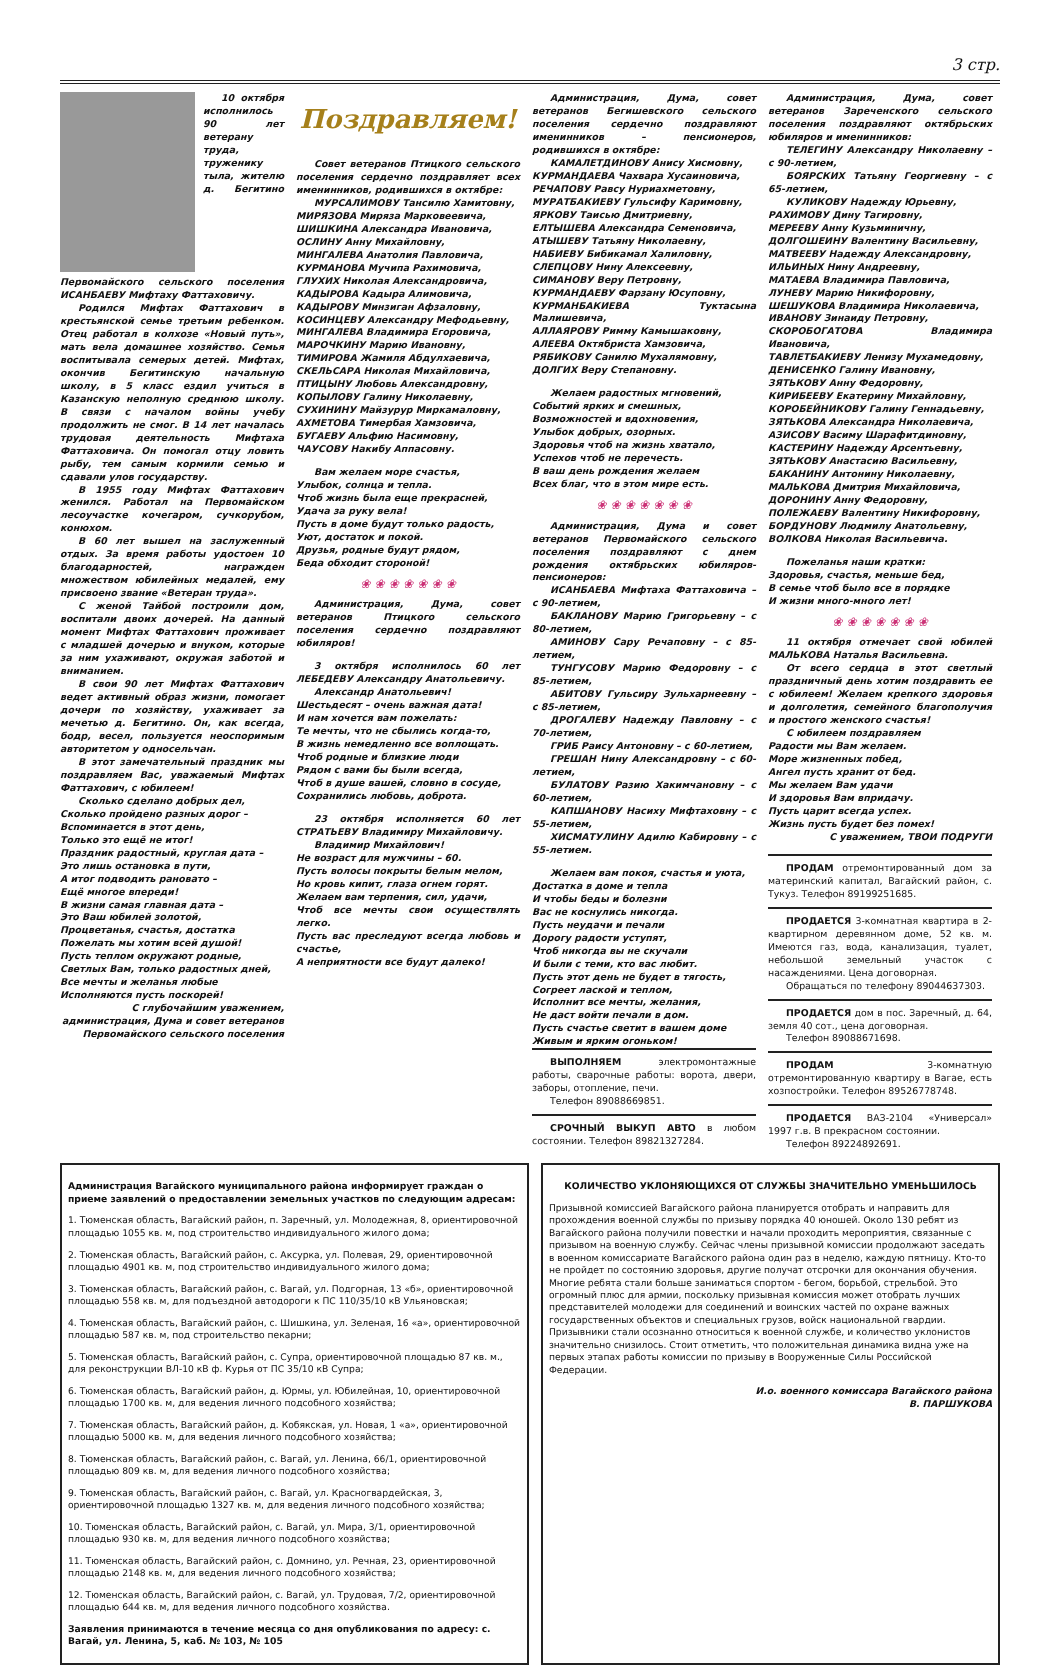3 стр.
10 октября исполнилось 90 лет ветерану труда, труженику тыла, жителю д. Бегитино Первомайского сельского поселения ИСАНБАЕВУ Мифтаху Фаттаховичу.
Родился Мифтах Фаттахович в крестьянской семье третьим ребенком. Отец работал в колхозе «Новый путь», мать вела домашнее хозяйство. Семья воспитывала семерых детей. Мифтах, окончив Бегитинскую начальную школу, в 5 класс ездил учиться в Казанскую неполную среднюю школу. В связи с началом войны учебу продолжить не смог. В 14 лет началась трудовая деятельность Мифтаха Фаттаховича. Он помогал отцу ловить рыбу, тем самым кормили семью и сдавали улов государству.
В 1955 году Мифтах Фаттахович женился. Работал на Первомайском лесоучастке кочегаром, сучкорубом, конюхом.
В 60 лет вышел на заслуженный отдых. За время работы удостоен 10 благодарностей, награжден множеством юбилейных медалей, ему присвоено звание «Ветеран труда».
С женой Тайбой построили дом, воспитали двоих дочерей. На данный момент Мифтах Фаттахович проживает с младшей дочерью и внуком, которые за ним ухаживают, окружая заботой и вниманием.
В свои 90 лет Мифтах Фаттахович ведет активный образ жизни, помогает дочери по хозяйству, ухаживает за мечетью д. Бегитино. Он, как всегда, бодр, весел, пользуется неоспоримым авторитетом у односельчан.
В этот замечательный праздник мы поздравляем Вас, уважаемый Мифтах Фаттахович, с юбилеем!
Сколько сделано добрых дел,
Сколько пройдено разных дорог –
Вспоминается в этот день,
Только это ещё не итог!
Праздник радостный, круглая дата –
Это лишь остановка в пути,
А итог подводить рановато –
Ещё многое впереди!
В жизни самая главная дата –
Это Ваш юбилей золотой,
Процветанья, счастья, достатка
Пожелать мы хотим всей душой!
Пусть теплом окружают родные,
Светлых Вам, только радостных дней,
Все мечты и желанья любые
Исполняются пусть поскорей!
С глубочайшим уважением, администрация, Дума и совет ветеранов Первомайского сельского поселения
Поздравляем!
Совет ветеранов Птицкого сельского поселения сердечно поздравляет всех именинников, родившихся в октябре:
МУРСАЛИМОВУ Тансилю Хамитовну,
МИРЯЗОВА Миряза Марковеевича,
ШИШКИНА Александра Ивановича,
ОСЛИНУ Анну Михайловну,
МИНГАЛЕВА Анатолия Павловича,
КУРМАНОВА Мучипа Рахимовича,
ГЛУХИХ Николая Александровича,
КАДЫРОВА Кадыра Алимовича,
КАДЫРОВУ Минзиган Афзаловну,
КОСИНЦЕВУ Александру Мефодьевну,
МИНГАЛЕВА Владимира Егоровича,
МАРОЧКИНУ Марию Ивановну,
ТИМИРОВА Жамиля Абдулхаевича,
СКЕЛЬСАРА Николая Михайловича,
ПТИЦЫНУ Любовь Александровну,
КОПЫЛОВУ Галину Николаевну,
СУХИНИНУ Майзурур Миркамаловну,
АХМЕТОВА Тимербая Хамзовича,
БУГАЕВУ Альфию Насимовну,
ЧАУСОВУ Накибу Аппасовну.
Вам желаем море счастья,
Улыбок, солнца и тепла.
Чтоб жизнь была еще прекрасней,
Удача за руку вела!
Пусть в доме будут только радость,
Уют, достаток и покой.
Друзья, родные будут рядом,
Беда обходит стороной!
❀ ❀ ❀ ❀ ❀ ❀ ❀
Администрация, Дума, совет ветеранов Птицкого сельского поселения сердечно поздравляют юбиляров!
3 октября исполнилось 60 лет ЛЕБЕДЕВУ Александру Анатольевичу.
Александр Анатольевич!
Шестьдесят – очень важная дата!
И нам хочется вам пожелать:
Те мечты, что не сбылись когда-то,
В жизнь немедленно все воплощать.
Чтоб родные и близкие люди
Рядом с вами бы были всегда,
Чтоб в душе вашей, словно в сосуде,
Сохранились любовь, доброта.
23 октября исполняется 60 лет СТРАТЬЕВУ Владимиру Михайловичу.
Владимир Михайлович!
Не возраст для мужчины – 60.
Пусть волосы покрыты белым мелом,
Но кровь кипит, глаза огнем горят.
Желаем вам терпения, сил, удачи,
Чтоб все мечты свои осуществлять легко.
Пусть вас преследуют всегда любовь и счастье,
А неприятности все будут далеко!
Администрация, Дума, совет ветеранов Бегишевского сельского поселения сердечно поздравляют именинников – пенсионеров, родившихся в октябре:
КАМАЛЕТДИНОВУ Анису Хисмовну,
КУРМАНДАЕВА Чахвара Хусаиновича,
РЕЧАПОВУ Равсу Нуриахметовну,
МУРАТБАКИЕВУ Гульсифу Каримовну,
ЯРКОВУ Таисью Дмитриевну,
ЕЛТЫШЕВА Александра Семеновича,
АТЫШЕВУ Татьяну Николаевну,
НАБИЕВУ Бибикамал Халиловну,
СЛЕПЦОВУ Нину Алексеевну,
СИМАНОВУ Веру Петровну,
КУРМАНДАЕВУ Фарзану Юсуповну,
КУРМАНБАКИЕВА Туктасына Малишевича,
АЛЛАЯРОВУ Римму Камышаковну,
АЛЕЕВА Октябриста Хамзовича,
РЯБИКОВУ Санилю Мухалямовну,
ДОЛГИХ Веру Степановну.
Желаем радостных мгновений,
Событий ярких и смешных,
Возможностей и вдохновения,
Улыбок добрых, озорных.
Здоровья чтоб на жизнь хватало,
Успехов чтоб не перечесть.
В ваш день рождения желаем
Всех благ, что в этом мире есть.
❀ ❀ ❀ ❀ ❀ ❀ ❀
Администрация, Дума и совет ветеранов Первомайского сельского поселения поздравляют с днем рождения октябрьских юбиляров-пенсионеров:
ИСАНБАЕВА Мифтаха Фаттаховича – с 90-летием,
БАКЛАНОВУ Марию Григорьевну – с 80-летием,
АМИНОВУ Сару Речаповну – с 85-летием,
ТУНГУСОВУ Марию Федоровну – с 85-летием,
АБИТОВУ Гульсиру Зульхарнеевну – с 85-летием,
ДРОГАЛЕВУ Надежду Павловну – с 70-летием,
ГРИБ Раису Антоновну – с 60-летием,
ГРЕШАН Нину Александровну – с 60-летием,
БУЛАТОВУ Разию Хакимчановну – с 60-летием,
КАПШАНОВУ Насиху Мифтаховну – с 55-летием,
ХИСМАТУЛИНУ Адилю Кабировну – с 55-летием.
Желаем вам покоя, счастья и уюта,
Достатка в доме и тепла
И чтобы беды и болезни
Вас не коснулись никогда.
Пусть неудачи и печали
Дорогу радости уступят,
Чтоб никогда вы не скучали
И были с теми, кто вас любит.
Пусть этот день не будет в тягость,
Согреет лаской и теплом,
Исполнит все мечты, желания,
Не даст войти печали в дом.
Пусть счастье светит в вашем доме
Живым и ярким огоньком!
ВЫПОЛНЯЕМ электромонтажные работы, сварочные работы: ворота, двери, заборы, отопление, печи.
Телефон 89088669851.
СРОЧНЫЙ ВЫКУП АВТО в любом состоянии. Телефон 89821327284.
Администрация, Дума, совет ветеранов Зареченского сельского поселения поздравляют октябрьских юбиляров и именинников:
ТЕЛЕГИНУ Александру Николаевну – с 90-летием,
БОЯРСКИХ Татьяну Георгиевну – с 65-летием,
КУЛИКОВУ Надежду Юрьевну,
РАХИМОВУ Дину Тагировну,
МЕРЕЕВУ Анну Кузьминичну,
ДОЛГОШЕИНУ Валентину Васильевну,
МАТВЕЕВУ Надежду Александровну,
ИЛЬИНЫХ Нину Андреевну,
МАТАЕВА Владимира Павловича,
ЛУНЕВУ Марию Никифоровну,
ШЕШУКОВА Владимира Николаевича,
ИВАНОВУ Зинаиду Петровну,
СКОРОБОГАТОВА Владимира Ивановича,
ТАВЛЕТБАКИЕВУ Ленизу Мухамедовну,
ДЕНИСЕНКО Галину Ивановну,
ЗЯТЬКОВУ Анну Федоровну,
КИРИБЕЕВУ Екатерину Михайловну,
КОРОБЕЙНИКОВУ Галину Геннадьевну,
ЗЯТЬКОВА Александра Николаевича,
АЗИСОВУ Васиму Шарафитдиновну,
КАСТЕРИНУ Надежду Арсентьевну,
ЗЯТЬКОВУ Анастасию Васильевну,
БАКАНИНУ Антонину Николаевну,
МАЛЬКОВА Дмитрия Михайловича,
ДОРОНИНУ Анну Федоровну,
ПОЛЕЖАЕВУ Валентину Никифоровну,
БОРДУНОВУ Людмилу Анатольевну,
ВОЛКОВА Николая Васильевича.
Пожеланья наши кратки:
Здоровья, счастья, меньше бед,
В семье чтоб было все в порядке
И жизни много-много лет!
❀ ❀ ❀ ❀ ❀ ❀ ❀
11 октября отмечает свой юбилей МАЛЬКОВА Наталья Васильевна.
От всего сердца в этот светлый праздничный день хотим поздравить ее с юбилеем! Желаем крепкого здоровья и долголетия, семейного благополучия и простого женского счастья!
С юбилеем поздравляем
Радости мы Вам желаем.
Море жизненных побед,
Ангел пусть хранит от бед.
Мы желаем Вам удачи
И здоровья Вам впридачу.
Пусть царит всегда успех.
Жизнь пусть будет без помех!
С уважением, ТВОИ ПОДРУГИ
ПРОДАМ отремонтированный дом за материнский капитал, Вагайский район, с. Тукуз. Телефон 89199251685.
ПРОДАЕТСЯ 3-комнатная квартира в 2-квартирном деревянном доме, 52 кв. м. Имеются газ, вода, канализация, туалет, небольшой земельный участок с насаждениями. Цена договорная.
Обращаться по телефону 89044637303.
ПРОДАЕТСЯ дом в пос. Заречный, д. 64, земля 40 сот., цена договорная.
Телефон 89088671698.
ПРОДАМ 3-комнатную отремонтированную квартиру в Вагае, есть хозпостройки. Телефон 89526778748.
ПРОДАЕТСЯ ВАЗ-2104 «Универсал» 1997 г.в. В прекрасном состоянии.
Телефон 89224892691.
Администрация Вагайского муниципального района информирует граждан о приеме заявлений о предоставлении земельных участков по следующим адресам:
1. Тюменская область, Вагайский район, п. Заречный, ул. Молодежная, 8, ориентировочной площадью 1055 кв. м, под строительство индивидуального жилого дома;
2. Тюменская область, Вагайский район, с. Аксурка, ул. Полевая, 29, ориентировочной площадью 4901 кв. м, под строительство индивидуального жилого дома;
3. Тюменская область, Вагайский район, с. Вагай, ул. Подгорная, 13 «б», ориентировочной площадью 558 кв. м, для подъездной автодороги к ПС 110/35/10 кВ Ульяновская;
4. Тюменская область, Вагайский район, с. Шишкина, ул. Зеленая, 16 «а», ориентировочной площадью 587 кв. м, под строительство пекарни;
5. Тюменская область, Вагайский район, с. Супра, ориентировочной площадью 87 кв. м., для реконструкции ВЛ-10 кВ ф. Курья от ПС 35/10 кВ Супра;
6. Тюменская область, Вагайский район, д. Юрмы, ул. Юбилейная, 10, ориентировочной площадью 1700 кв. м, для ведения личного подсобного хозяйства;
7. Тюменская область, Вагайский район, д. Кобякская, ул. Новая, 1 «а», ориентировочной площадью 5000 кв. м, для ведения личного подсобного хозяйства;
8. Тюменская область, Вагайский район, с. Вагай, ул. Ленина, 66/1, ориентировочной площадью 809 кв. м, для ведения личного подсобного хозяйства;
9. Тюменская область, Вагайский район, с. Вагай, ул. Красногвардейская, 3, ориентировочной площадью 1327 кв. м, для ведения личного подсобного хозяйства;
10. Тюменская область, Вагайский район, с. Вагай, ул. Мира, 3/1, ориентировочной площадью 930 кв. м, для ведения личного подсобного хозяйства;
11. Тюменская область, Вагайский район, с. Домнино, ул. Речная, 23, ориентировочной площадью 2148 кв. м, для ведения личного подсобного хозяйства;
12. Тюменская область, Вагайский район, с. Вагай, ул. Трудовая, 7/2, ориентировочной площадью 644 кв. м, для ведения личного подсобного хозяйства.
Заявления принимаются в течение месяца со дня опубликования по адресу: с. Вагай, ул. Ленина, 5, каб. № 103, № 105
КОЛИЧЕСТВО УКЛОНЯЮЩИХСЯ ОТ СЛУЖБЫ ЗНАЧИТЕЛЬНО УМЕНЬШИЛОСЬ
Призывной комиссией Вагайского района планируется отобрать и направить для прохождения военной службы по призыву порядка 40 юношей. Около 130 ребят из Вагайского района получили повестки и начали проходить мероприятия, связанные с призывом на военную службу. Сейчас члены призывной комиссии продолжают заседать в военном комиссариате Вагайского района один раз в неделю, каждую пятницу. Кто-то не пройдет по состоянию здоровья, другие получат отсрочки для окончания обучения. Многие ребята стали больше заниматься спортом - бегом, борьбой, стрельбой. Это огромный плюс для армии, поскольку призывная комиссия может отобрать лучших представителей молодежи для соединений и воинских частей по охране важных государственных объектов и специальных грузов, войск национальной гвардии. Призывники стали осознанно относиться к военной службе, и количество уклонистов значительно снизилось. Стоит отметить, что положительная динамика видна уже на первых этапах работы комиссии по призыву в Вооруженные Силы Российской Федерации.
И.о. военного комиссара Вагайского района
В. ПАРШУКОВА